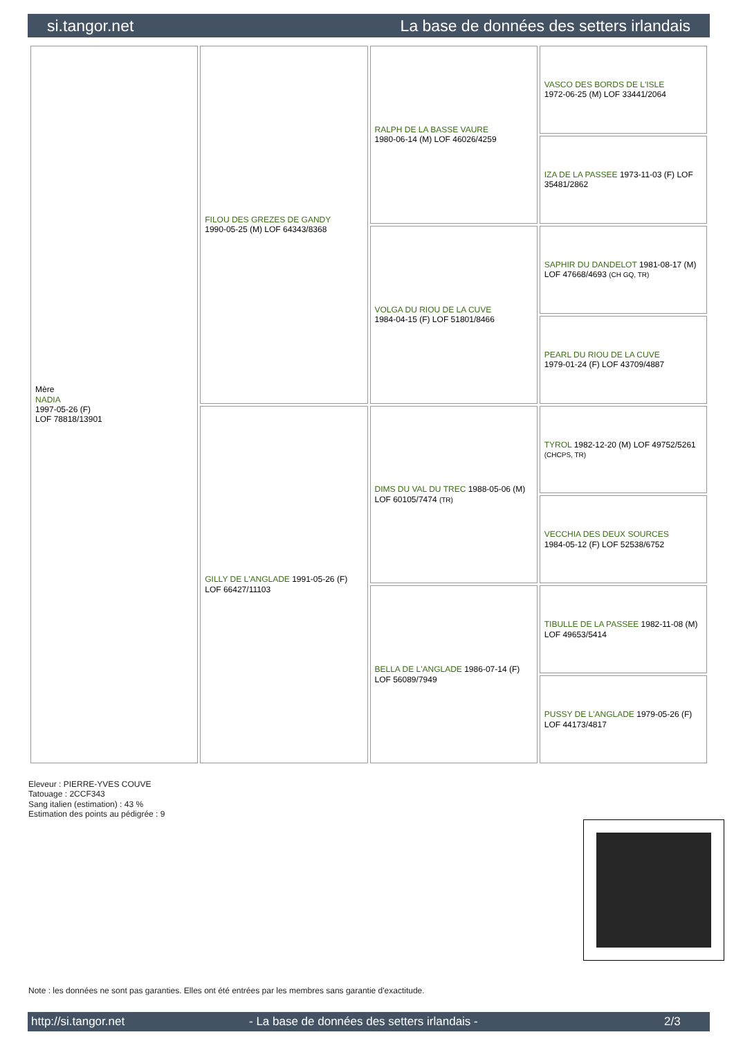si.tangor.net La base de données des setters irlandais
| Mère NADIA 1997-05-26 (F) LOF 78818/13901 | FILOU DES GREZES DE GANDY 1990-05-25 (M) LOF 64343/8368 | RALPH DE LA BASSE VAURE 1980-06-14 (M) LOF 46026/4259 | VASCO DES BORDS DE L'ISLE 1972-06-25 (M) LOF 33441/2064 |
| | | | IZA DE LA PASSEE 1973-11-03 (F) LOF 35481/2862 |
| | | VOLGA DU RIOU DE LA CUVE 1984-04-15 (F) LOF 51801/8466 | SAPHIR DU DANDELOT 1981-08-17 (M) LOF 47668/4693 (CH GQ, TR) |
| | | | PEARL DU RIOU DE LA CUVE 1979-01-24 (F) LOF 43709/4887 |
| | GILLY DE L'ANGLADE 1991-05-26 (F) LOF 66427/11103 | DIMS DU VAL DU TREC 1988-05-06 (M) LOF 60105/7474 (TR) | TYROL 1982-12-20 (M) LOF 49752/5261 (CHCPS, TR) |
| | | | VECCHIA DES DEUX SOURCES 1984-05-12 (F) LOF 52538/6752 |
| | | BELLA DE L'ANGLADE 1986-07-14 (F) LOF 56089/7949 | TIBULLE DE LA PASSEE 1982-11-08 (M) LOF 49653/5414 |
| | | | PUSSY DE L'ANGLADE 1979-05-26 (F) LOF 44173/4817 |
Eleveur : PIERRE-YVES COUVE
Tatouage : 2CCF343
Sang italien (estimation) : 43 %
Estimation des points au pédigrée : 9
Note : les données ne sont pas garanties. Elles ont été entrées par les membres sans garantie d'exactitude.
http://si.tangor.net - La base de données des setters irlandais - 2/3